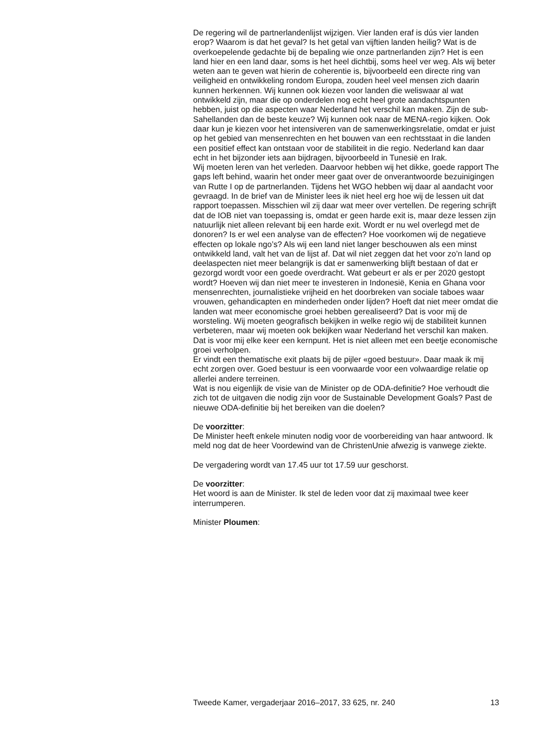De regering wil de partnerlandenlijst wijzigen. Vier landen eraf is dús vier landen erop? Waarom is dat het geval? Is het getal van vijftien landen heilig? Wat is de overkoepelende gedachte bij de bepaling wie onze partnerlanden zijn? Het is een land hier en een land daar, soms is het heel dichtbij, soms heel ver weg. Als wij beter weten aan te geven wat hierin de coherentie is, bijvoorbeeld een directe ring van veiligheid en ontwikkeling rondom Europa, zouden heel veel mensen zich daarin kunnen herkennen. Wij kunnen ook kiezen voor landen die weliswaar al wat ontwikkeld zijn, maar die op onderdelen nog echt heel grote aandachtspunten hebben, juist op die aspecten waar Nederland het verschil kan maken. Zijn de sub-Sahellanden dan de beste keuze? Wij kunnen ook naar de MENA-regio kijken. Ook daar kun je kiezen voor het intensiveren van de samenwerkingsrelatie, omdat er juist op het gebied van mensenrechten en het bouwen van een rechtsstaat in die landen een positief effect kan ontstaan voor de stabiliteit in die regio. Nederland kan daar echt in het bijzonder iets aan bijdragen, bijvoorbeeld in Tunesië en Irak.
Wij moeten leren van het verleden. Daarvoor hebben wij het dikke, goede rapport The gaps left behind, waarin het onder meer gaat over de onverantwoorde bezuinigingen van Rutte I op de partnerlanden. Tijdens het WGO hebben wij daar al aandacht voor gevraagd. In de brief van de Minister lees ik niet heel erg hoe wij de lessen uit dat rapport toepassen. Misschien wil zij daar wat meer over vertellen. De regering schrijft dat de IOB niet van toepassing is, omdat er geen harde exit is, maar deze lessen zijn natuurlijk niet alleen relevant bij een harde exit. Wordt er nu wel overlegd met de donoren? Is er wel een analyse van de effecten? Hoe voorkomen wij de negatieve effecten op lokale ngo’s? Als wij een land niet langer beschouwen als een minst ontwikkeld land, valt het van de lijst af. Dat wil niet zeggen dat het voor zo’n land op deelaspecten niet meer belangrijk is dat er samenwerking blijft bestaan of dat er gezorgd wordt voor een goede overdracht. Wat gebeurt er als er per 2020 gestopt wordt? Hoeven wij dan niet meer te investeren in Indonesië, Kenia en Ghana voor mensenrechten, journalistieke vrijheid en het doorbreken van sociale taboes waar vrouwen, gehandicapten en minderheden onder lijden? Hoeft dat niet meer omdat die landen wat meer economische groei hebben gerealiseerd? Dat is voor mij de worsteling. Wij moeten geografisch bekijken in welke regio wij de stabiliteit kunnen verbeteren, maar wij moeten ook bekijken waar Nederland het verschil kan maken. Dat is voor mij elke keer een kernpunt. Het is niet alleen met een beetje economische groei verholpen.
Er vindt een thematische exit plaats bij de pijler «goed bestuur». Daar maak ik mij echt zorgen over. Goed bestuur is een voorwaarde voor een volwaardige relatie op allerlei andere terreinen.
Wat is nou eigenlijk de visie van de Minister op de ODA-definitie? Hoe verhoudt die zich tot de uitgaven die nodig zijn voor de Sustainable Development Goals? Past de nieuwe ODA-definitie bij het bereiken van die doelen?
De voorzitter:
De Minister heeft enkele minuten nodig voor de voorbereiding van haar antwoord. Ik meld nog dat de heer Voordewind van de ChristenUnie afwezig is vanwege ziekte.
De vergadering wordt van 17.45 uur tot 17.59 uur geschorst.
De voorzitter:
Het woord is aan de Minister. Ik stel de leden voor dat zij maximaal twee keer interrumperen.
Minister Ploumen:
Tweede Kamer, vergaderjaar 2016–2017, 33 625, nr. 240 13